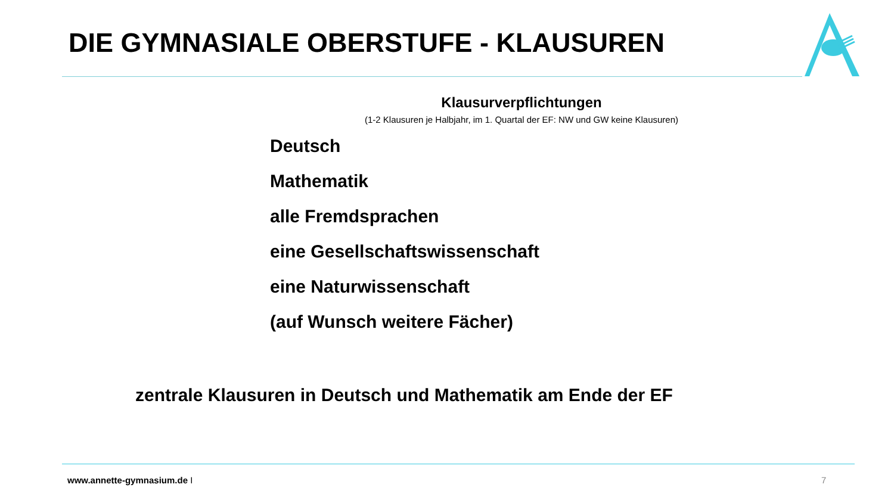DIE GYMNASIALE OBERSTUFE - KLAUSUREN
Klausurverpflichtungen
(1-2 Klausuren je Halbjahr, im 1. Quartal der EF: NW und GW keine Klausuren)
Deutsch
Mathematik
alle Fremdsprachen
eine Gesellschaftswissenschaft
eine Naturwissenschaft
(auf Wunsch weitere Fächer)
zentrale Klausuren in Deutsch und Mathematik am Ende der EF
www.annette-gymnasium.de I 7